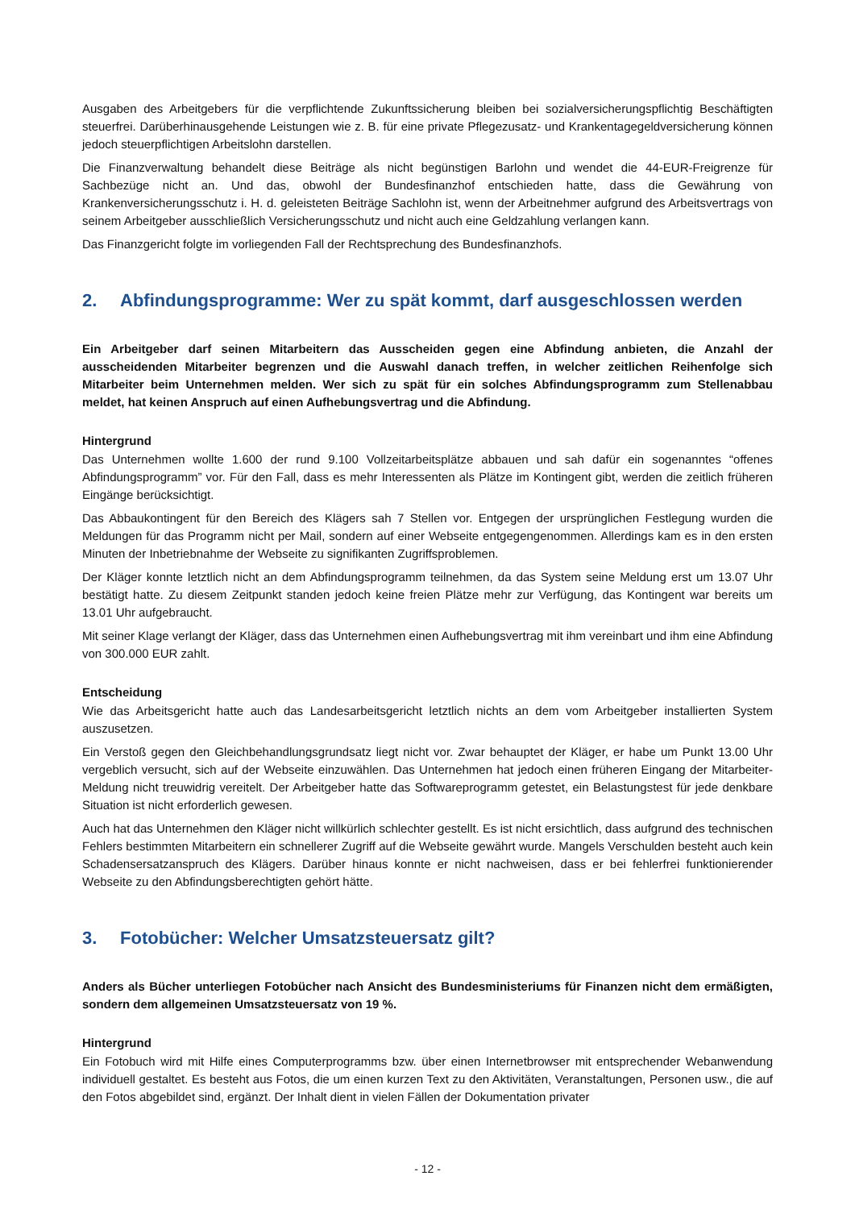Ausgaben des Arbeitgebers für die verpflichtende Zukunftssicherung bleiben bei sozialversicherungspflichtig Beschäftigten steuerfrei. Darüberhinausgehende Leistungen wie z. B. für eine private Pflegezusatz- und Krankentagegeldversicherung können jedoch steuerpflichtigen Arbeitslohn darstellen.
Die Finanzverwaltung behandelt diese Beiträge als nicht begünstigen Barlohn und wendet die 44-EUR-Freigrenze für Sachbezüge nicht an. Und das, obwohl der Bundesfinanzhof entschieden hatte, dass die Gewährung von Krankenversicherungsschutz i. H. d. geleisteten Beiträge Sachlohn ist, wenn der Arbeitnehmer aufgrund des Arbeitsvertrags von seinem Arbeitgeber ausschließlich Versicherungsschutz und nicht auch eine Geldzahlung verlangen kann.
Das Finanzgericht folgte im vorliegenden Fall der Rechtsprechung des Bundesfinanzhofs.
2. Abfindungsprogramme: Wer zu spät kommt, darf ausgeschlossen werden
Ein Arbeitgeber darf seinen Mitarbeitern das Ausscheiden gegen eine Abfindung anbieten, die Anzahl der ausscheidenden Mitarbeiter begrenzen und die Auswahl danach treffen, in welcher zeitlichen Reihenfolge sich Mitarbeiter beim Unternehmen melden. Wer sich zu spät für ein solches Abfindungsprogramm zum Stellenabbau meldet, hat keinen Anspruch auf einen Aufhebungsvertrag und die Abfindung.
Hintergrund
Das Unternehmen wollte 1.600 der rund 9.100 Vollzeitarbeitsplätze abbauen und sah dafür ein sogenanntes “offenes Abfindungsprogramm” vor. Für den Fall, dass es mehr Interessenten als Plätze im Kontingent gibt, werden die zeitlich früheren Eingänge berücksichtigt.
Das Abbaukontingent für den Bereich des Klägers sah 7 Stellen vor. Entgegen der ursprünglichen Festlegung wurden die Meldungen für das Programm nicht per Mail, sondern auf einer Webseite entgegengenommen. Allerdings kam es in den ersten Minuten der Inbetriebnahme der Webseite zu signifikanten Zugriffsproblemen.
Der Kläger konnte letztlich nicht an dem Abfindungsprogramm teilnehmen, da das System seine Meldung erst um 13.07 Uhr bestätigt hatte. Zu diesem Zeitpunkt standen jedoch keine freien Plätze mehr zur Verfügung, das Kontingent war bereits um 13.01 Uhr aufgebraucht.
Mit seiner Klage verlangt der Kläger, dass das Unternehmen einen Aufhebungsvertrag mit ihm vereinbart und ihm eine Abfindung von 300.000 EUR zahlt.
Entscheidung
Wie das Arbeitsgericht hatte auch das Landesarbeitsgericht letztlich nichts an dem vom Arbeitgeber installierten System auszusetzen.
Ein Verstoß gegen den Gleichbehandlungsgrundsatz liegt nicht vor. Zwar behauptet der Kläger, er habe um Punkt 13.00 Uhr vergeblich versucht, sich auf der Webseite einzuwählen. Das Unternehmen hat jedoch einen früheren Eingang der Mitarbeiter-Meldung nicht treuwidrig vereitelt. Der Arbeitgeber hatte das Softwareprogramm getestet, ein Belastungstest für jede denkbare Situation ist nicht erforderlich gewesen.
Auch hat das Unternehmen den Kläger nicht willkürlich schlechter gestellt. Es ist nicht ersichtlich, dass aufgrund des technischen Fehlers bestimmten Mitarbeitern ein schnellerer Zugriff auf die Webseite gewährt wurde. Mangels Verschulden besteht auch kein Schadensersatzanspruch des Klägers. Darüber hinaus konnte er nicht nachweisen, dass er bei fehlerfrei funktionierender Webseite zu den Abfindungsberechtigten gehört hätte.
3. Fotobücher: Welcher Umsatzsteuersatz gilt?
Anders als Bücher unterliegen Fotobücher nach Ansicht des Bundesministeriums für Finanzen nicht dem ermäßigten, sondern dem allgemeinen Umsatzsteuersatz von 19 %.
Hintergrund
Ein Fotobuch wird mit Hilfe eines Computerprogramms bzw. über einen Internetbrowser mit entsprechender Webanwendung individuell gestaltet. Es besteht aus Fotos, die um einen kurzen Text zu den Aktivitäten, Veranstaltungen, Personen usw., die auf den Fotos abgebildet sind, ergänzt. Der Inhalt dient in vielen Fällen der Dokumentation privater
- 12 -